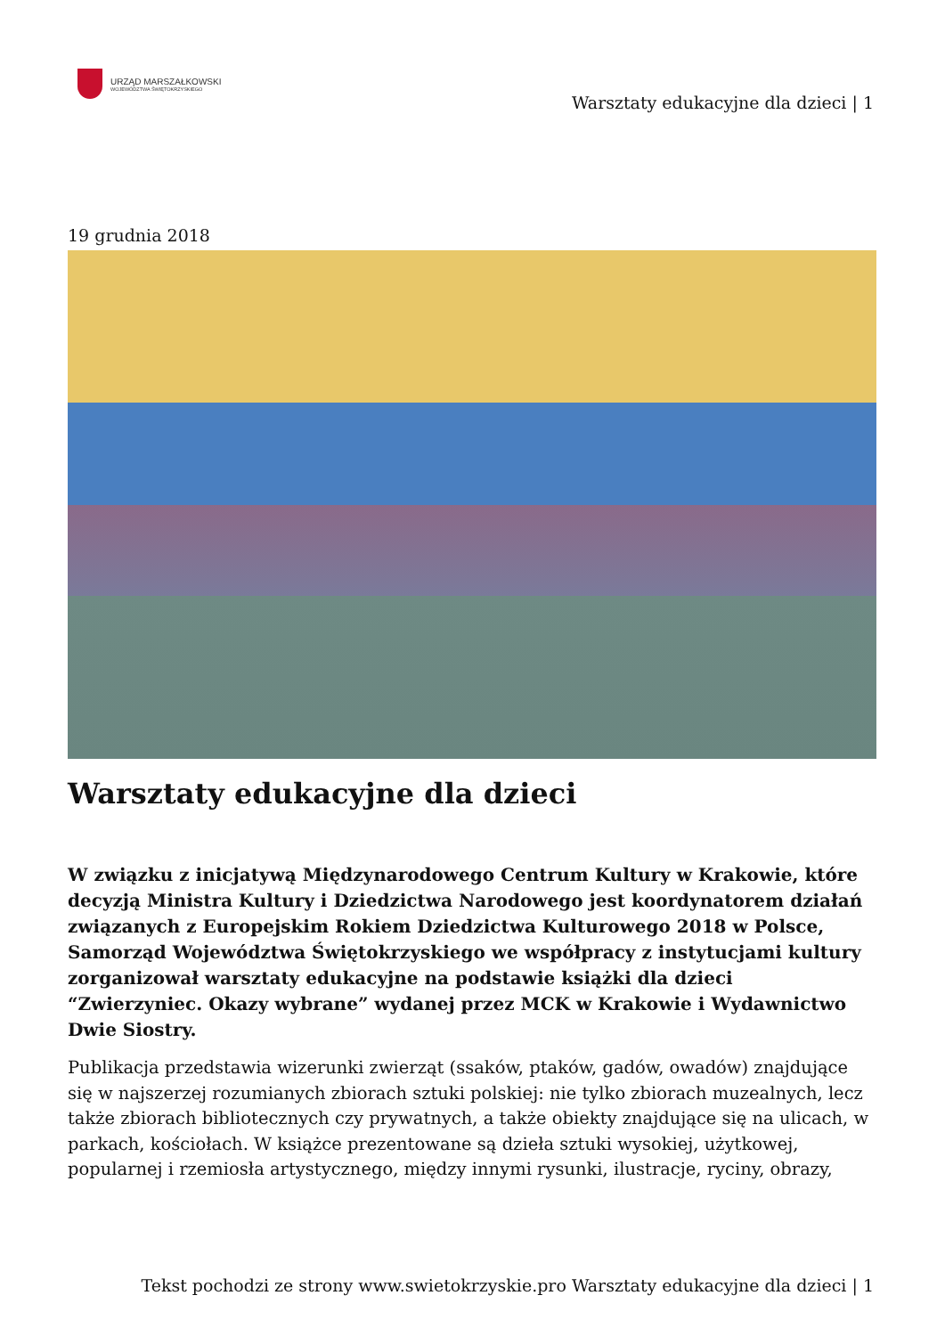URZĄD MARSZAŁKOWSKI
WOJEWÓDZTWA ŚWIĘTOKRZYSKIEGO
Warsztaty edukacyjne dla dzieci | 1
19 grudnia 2018
Warsztaty edukacyjne dla dzieci
W związku z inicjatywą Międzynarodowego Centrum Kultury w Krakowie, które decyzją Ministra Kultury i Dziedzictwa Narodowego jest koordynatorem działań związanych z Europejskim Rokiem Dziedzictwa Kulturowego 2018 w Polsce, Samorząd Województwa Świętokrzyskiego we współpracy z instytucjami kultury zorganizował warsztaty edukacyjne na podstawie książki dla dzieci “Zwierzyniec. Okazy wybrane” wydanej przez MCK w Krakowie i Wydawnictwo Dwie Siostry.
Publikacja przedstawia wizerunki zwierząt (ssaków, ptaków, gadów, owadów) znajdujące się w najszerzej rozumianych zbiorach sztuki polskiej: nie tylko zbiorach muzealnych, lecz także zbiorach bibliotecznych czy prywatnych, a także obiekty znajdujące się na ulicach, w parkach, kościołach. W książce prezentowane są dzieła sztuki wysokiej, użytkowej, popularnej i rzemiosła artystycznego, między innymi rysunki, ilustracje, ryciny, obrazy,
Tekst pochodzi ze strony www.swietokrzyskie.pro Warsztaty edukacyjne dla dzieci | 1